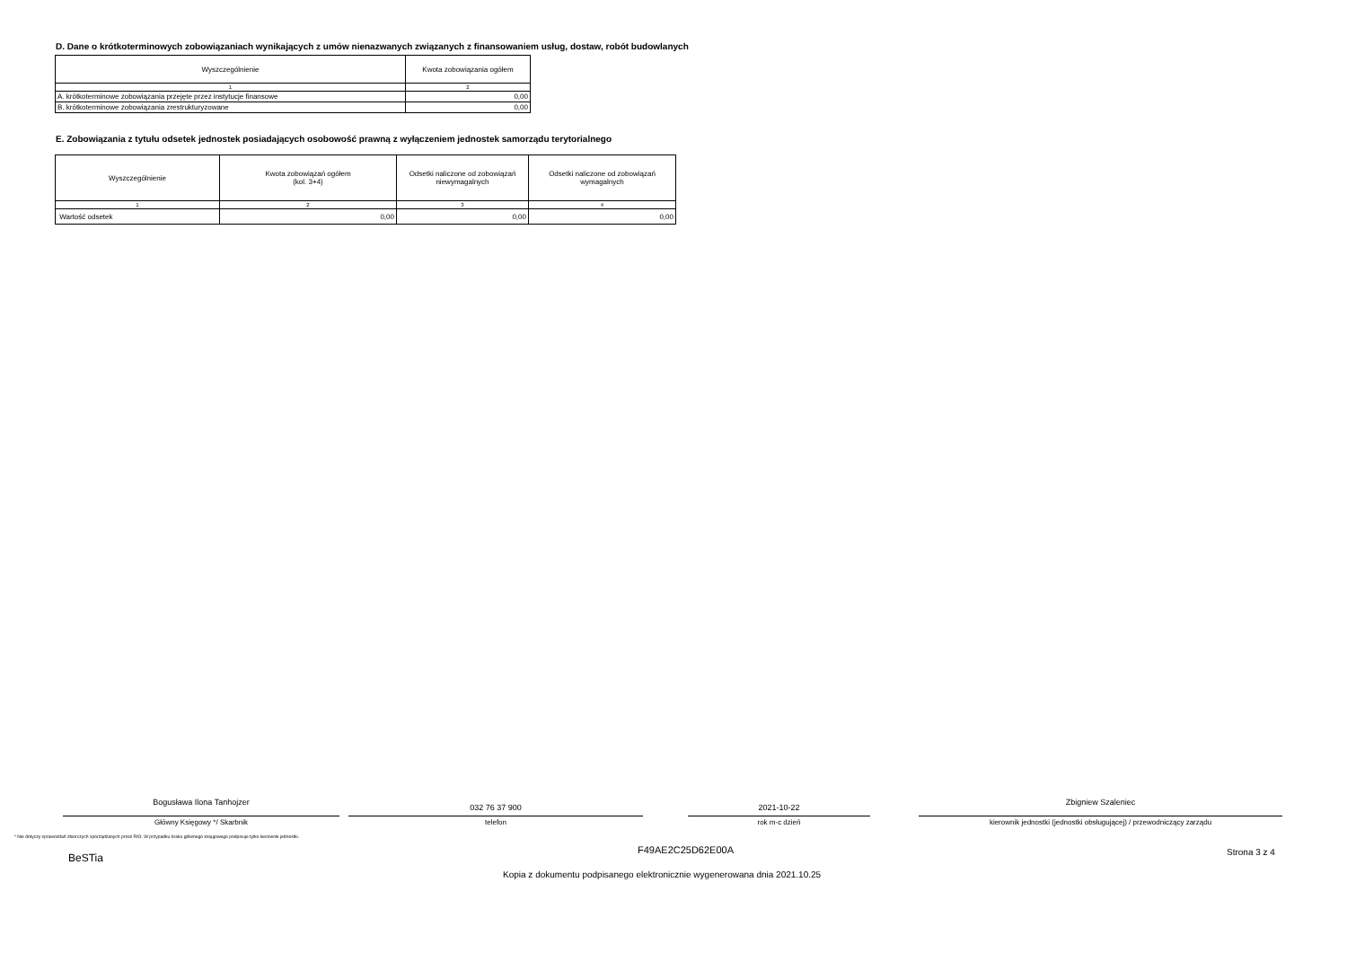D. Dane o krótkoterminowych zobowiązaniach wynikających z umów nienazwanych związanych z finansowaniem usług, dostaw, robót budowlanych
| Wyszczególnienie | Kwota zobowiązania ogółem |
| --- | --- |
| 1 | 2 |
| A. krótkoterminowe zobowiązania przejęte przez instytucje finansowe | 0,00 |
| B. krótkoterminowe zobowiązania zrestrukturyzowane | 0,00 |
E. Zobowiązania z tytułu odsetek jednostek posiadających osobowość prawną z wyłączeniem jednostek samorządu terytorialnego
| Wyszczególnienie | Kwota zobowiązań ogółem (kol. 3+4) | Odsetki naliczone od zobowiązań niewymagalnych | Odsetki naliczone od zobowiązań wymagalnych |
| --- | --- | --- | --- |
| 1 | 2 | 3 | 4 |
| Wartość odsetek | 0,00 | 0,00 | 0,00 |
Bogusława Ilona Tanhojzer
Główny Księgowy */ Skarbnik
032 76 37 900
telefon
2021-10-22
rok m-c dzień
Zbigniew Szaleniec
kierownik jednostki (jednostki obsługującej) / przewodniczący zarządu
* Nie dotyczy sprawozdań zbiorczych sporządzanych przez RIO. W przypadku braku głównego księgowego podpisuje tylko kierownik jednostki.
BeSTia
F49AE2C25D62E00A Strona 3 z 4
Kopia z dokumentu podpisanego elektronicznie wygenerowana dnia 2021.10.25